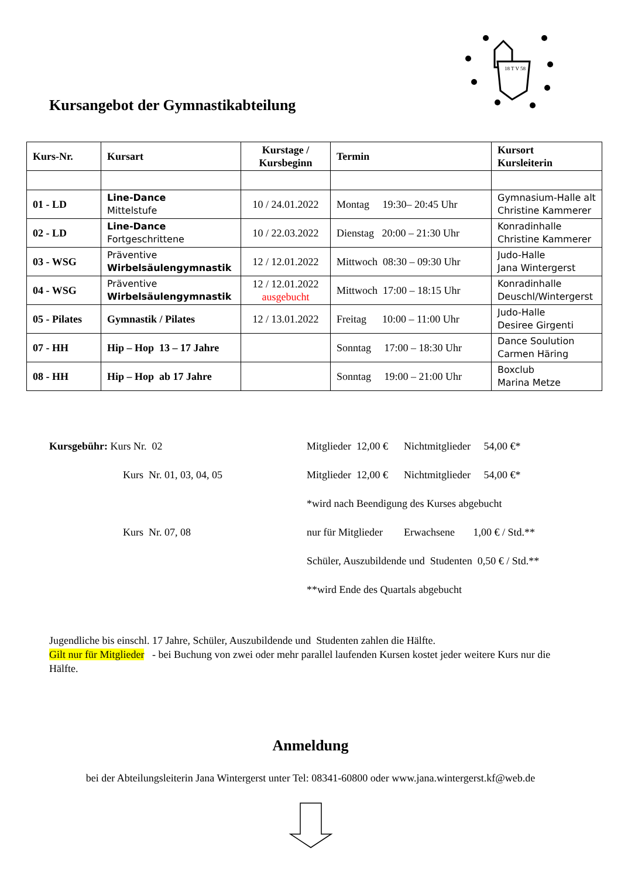18 T V 58
Kursangebot der Gymnastikabteilung
| Kurs-Nr. | Kursart | Kurstage / Kursbeginn | Termin | Kursort Kursleiterin |
| --- | --- | --- | --- | --- |
| 01 - LD | Line-Dance Mittelstufe | 10 / 24.01.2022 | Montag 19:30– 20:45 Uhr | Gymnasium-Halle alt Christine Kammerer |
| 02 - LD | Line-Dance Fortgeschrittene | 10 / 22.03.2022 | Dienstag 20:00 – 21:30 Uhr | Konradinhalle Christine Kammerer |
| 03 - WSG | Präventive Wirbelsäulengymnastik | 12 / 12.01.2022 | Mittwoch 08:30 – 09:30 Uhr | Judo-Halle Jana Wintergerst |
| 04 - WSG | Präventive Wirbelsäulengymnastik | 12 / 12.01.2022 ausgebucht | Mittwoch 17:00 – 18:15 Uhr | Konradinhalle Deuschl/Wintergerst |
| 05 - Pilates | Gymnastik / Pilates | 12 / 13.01.2022 | Freitag 10:00 – 11:00 Uhr | Judo-Halle Desiree Girgenti |
| 07 - HH | Hip – Hop 13 – 17 Jahre | | Sonntag 17:00 – 18:30 Uhr | Dance Soulution Carmen Häring |
| 08 - HH | Hip – Hop ab 17 Jahre | | Sonntag 19:00 – 21:00 Uhr | Boxclub Marina Metze |
Kursgebühr: Kurs Nr. 02 Mitglieder 12,00 € Nichtmitglieder 54,00 €*
Kurs Nr. 01, 03, 04, 05 Mitglieder 12,00 € Nichtmitglieder 54,00 €*
*wird nach Beendigung des Kurses abgebucht
Kurs Nr. 07, 08 nur für Mitglieder Erwachsene 1,00 € / Std.**
Schüler, Auszubildende und Studenten 0,50 € / Std.**
**wird Ende des Quartals abgebucht
Jugendliche bis einschl. 17 Jahre, Schüler, Auszubildende und Studenten zahlen die Hälfte.
Gilt nur für Mitglieder - bei Buchung von zwei oder mehr parallel laufenden Kursen kostet jeder weitere Kurs nur die Hälfte.
Anmeldung
bei der Abteilungsleiterin Jana Wintergerst unter Tel: 08341-60800 oder www.jana.wintergerst.kf@web.de